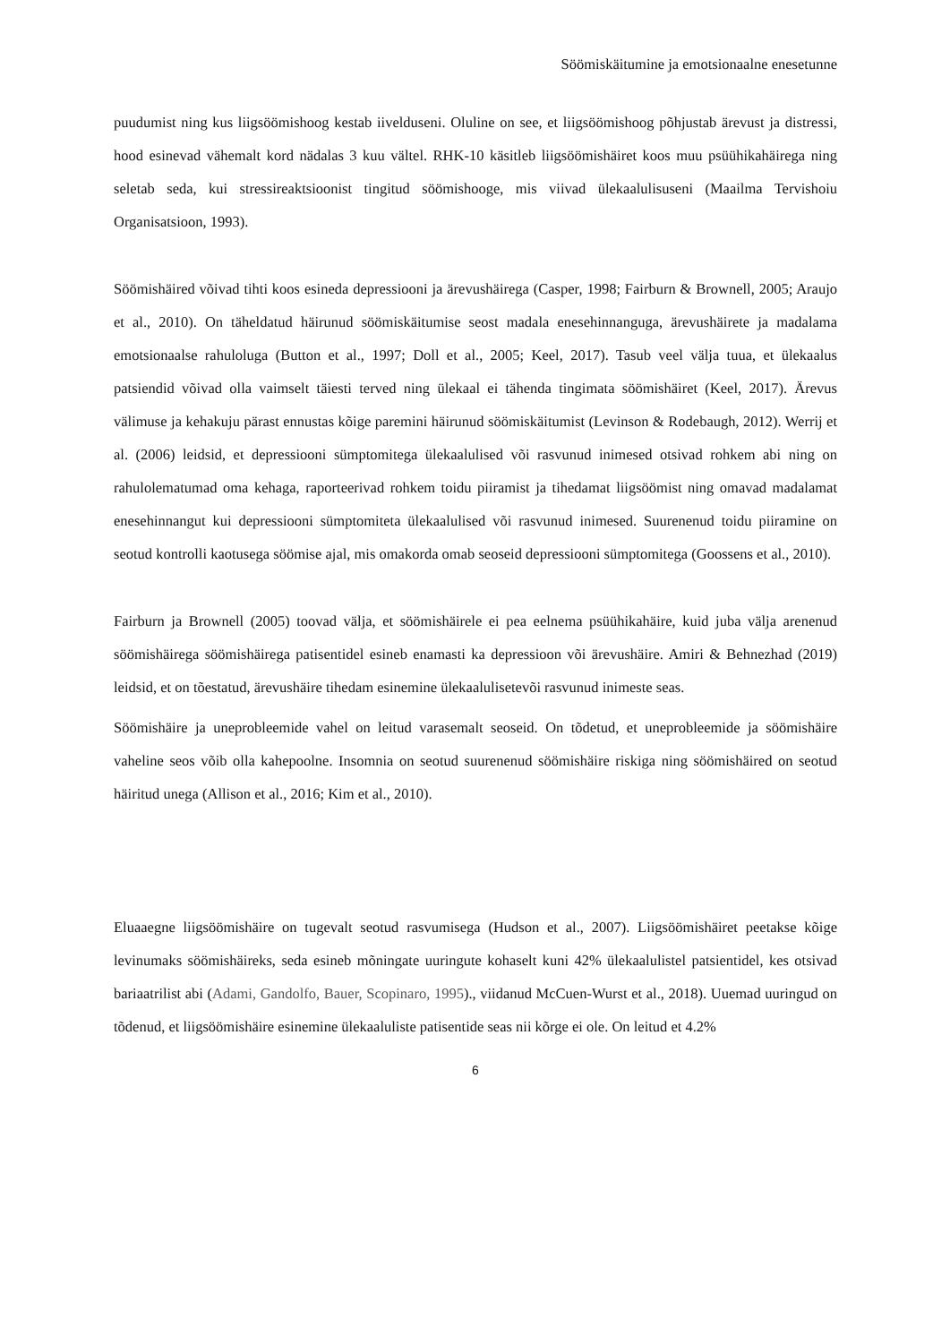Söömiskäitumine ja emotsionaalne enesetunne
puudumist ning kus liigsöömishoog kestab iivelduseni. Oluline on see, et liigsöömishoog põhjustab ärevust ja distressi, hood esinevad vähemalt kord nädalas 3 kuu vältel. RHK-10 käsitleb liigsöömishäiret koos muu psüühikahäirega ning seletab seda, kui stressireaktsioonist tingitud söömishooge, mis viivad ülekaalulisuseni (Maailma Tervishoiu Organisatsioon, 1993).
Söömishäired võivad tihti koos esineda depressiooni ja ärevushäirega (Casper, 1998; Fairburn & Brownell, 2005; Araujo et al., 2010). On täheldatud häirunud söömiskäitumise seost madala enesehinnanguga, ärevushäirete ja madalama emotsionaalse rahuloluga (Button et al., 1997; Doll et al., 2005; Keel, 2017). Tasub veel välja tuua, et ülekaalus patsiendid võivad olla vaimselt täiesti terved ning ülekaal ei tähenda tingimata söömishäiret (Keel, 2017). Ärevus välimuse ja kehakuju pärast ennustas kõige paremini häirunud söömiskäitumist (Levinson & Rodebaugh, 2012). Werrij et al. (2006) leidsid, et depressiooni sümptomitega ülekaalulised või rasvunud inimesed otsivad rohkem abi ning on rahulolematumad oma kehaga, raporteerivad rohkem toidu piiramist ja tihedamat liigsöömist ning omavad madalamat enesehinnangut kui depressiooni sümptomiteta ülekaalulised või rasvunud inimesed. Suurenenud toidu piiramine on seotud kontrolli kaotusega söömise ajal, mis omakorda omab seoseid depressiooni sümptomitega (Goossens et al., 2010).
Fairburn ja Brownell (2005) toovad välja, et söömishäirele ei pea eelnema psüühikahäire, kuid juba välja arenenud söömishäirega söömishäirega patisentidel esineb enamasti ka depressioon või ärevushäire. Amiri & Behnezhad (2019) leidsid, et on tõestatud, ärevushäire tihedam esinemine ülekaalulisetevõi rasvunud inimeste seas.
Söömishäire ja uneprobleemide vahel on leitud varasemalt seoseid. On tõdetud, et uneprobleemide ja söömishäire vaheline seos võib olla kahepoolne. Insomnia on seotud suurenenud söömishäire riskiga ning söömishäired on seotud häiritud unega (Allison et al., 2016; Kim et al., 2010).
Eluaaegne liigsöömishäire on tugevalt seotud rasvumisega (Hudson et al., 2007). Liigsöömishäiret peetakse kõige levinumaks söömishäireks, seda esineb mõningate uuringute kohaselt kuni 42% ülekaalulistel patsientidel, kes otsivad bariaatrilist abi (Adami, Gandolfo, Bauer, Scopinaro, 1995)., viidanud McCuen-Wurst et al., 2018). Uuemad uuringud on tõdenud, et liigsöömishäire esinemine ülekaaluliste patisentide seas nii kõrge ei ole. On leitud et 4.2%
6